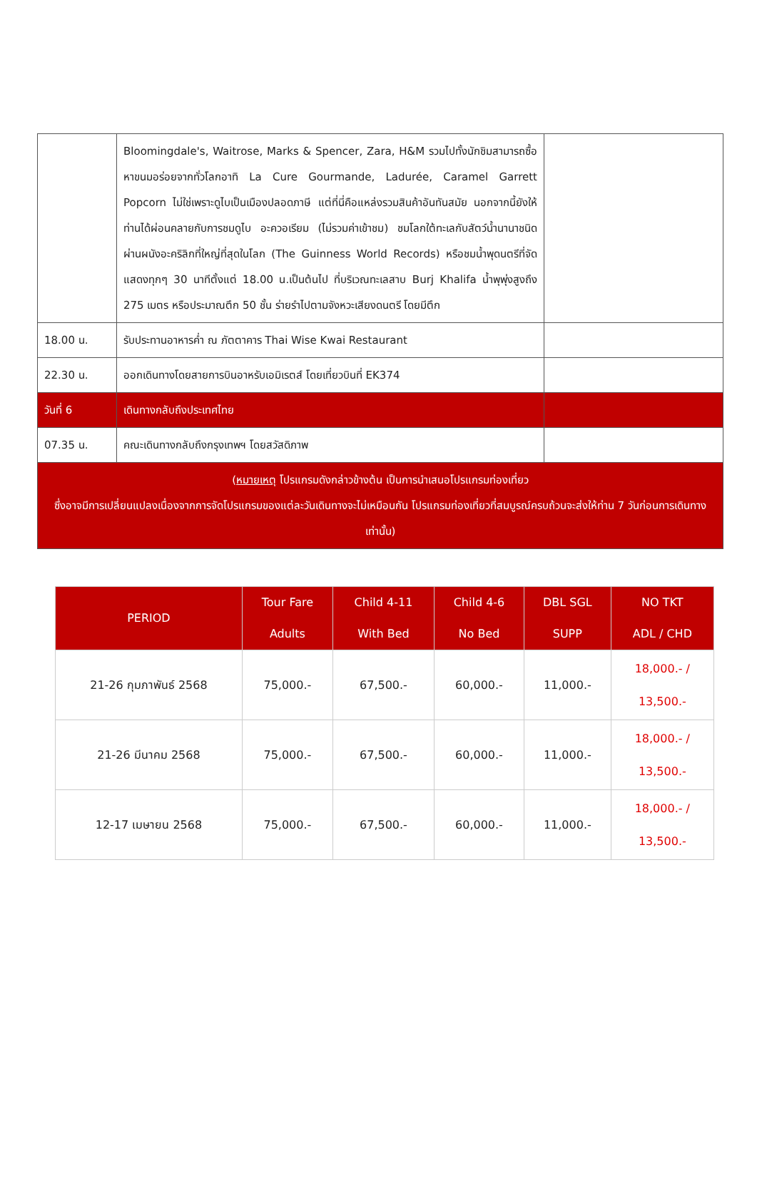| | Bloomingdale's, Waitrose, Marks & Spencer, Zara, H&M รวมไปทั้งนักชิมสามารถซื้อหาขนมอร่อยจากทั่วโลกอาทิ La Cure Gourmande, Ladurée, Caramel Garrett Popcorn ไม่ใช่เพราะดูไบเป็นเมืองปลอดภาษี แต่ที่นี่คือแหล่งรวมสินค้าอันทันสมัย นอกจากนี้ยังให้ท่านได้ผ่อนคลายกับการชมดูไบ อะควอเรียม (ไม่รวมค่าเข้าชม) ชมโลกใต้ทะเลกับสัตว์น้ำนานาชนิดผ่านผนังอะคริลิกที่ใหญ่ที่สุดในโลก (The Guinness World Records) หรือชมน้ำพุดนตรีที่จัดแสดงทุกๆ 30 นาทีตั้งแต่ 18.00 น.เป็นต้นไป ที่บริเวณทะเลสาบ Burj Khalifa น้ำพุพุ่งสูงถึง 275 เมตร หรือประมาณตึก 50 ชั้น ร่ายรำไปตามจังหวะเสียงดนตรี โดยมีตึก | |
| 18.00 น. | รับประทานอาหารค่ำ ณ ภัตตาคาร Thai Wise Kwai Restaurant | |
| 22.30 น. | ออกเดินทางโดยสายการบินอาหรับเอมิเรตส์ โดยเที่ยวบินที่ EK374 | |
| วันที่ 6 | เดินทางกลับถึงประเทศไทย | |
| 07.35 น. | คณะเดินทางกลับถึงกรุงเทพฯ โดยสวัสดิภาพ | |
| ( หมายเหตุ โปรแกรมดังกล่าวข้างต้น เป็นการนำเสนอโปรแกรมท่องเที่ยว ซึ่งอาจมีการเปลี่ยนแปลงเนื่องจากการจัดโปรแกรมของแต่ละวันเดินทางจะไม่เหมือนกัน โปรแกรมท่องเที่ยวที่สมบูรณ์ครบถ้วนจะส่งให้ท่าน 7 วันก่อนการเดินทางเท่านั้น) | | |
| PERIOD | Tour Fare Adults | Child 4-11 With Bed | Child 4-6 No Bed | DBL SGL SUPP | NO TKT ADL / CHD |
| --- | --- | --- | --- | --- | --- |
| 21-26 กุมภาพันธ์ 2568 | 75,000.- | 67,500.- | 60,000.- | 11,000.- | 18,000.- / 13,500.- |
| 21-26 มีนาคม 2568 | 75,000.- | 67,500.- | 60,000.- | 11,000.- | 18,000.- / 13,500.- |
| 12-17 เมษายน 2568 | 75,000.- | 67,500.- | 60,000.- | 11,000.- | 18,000.- / 13,500.- |